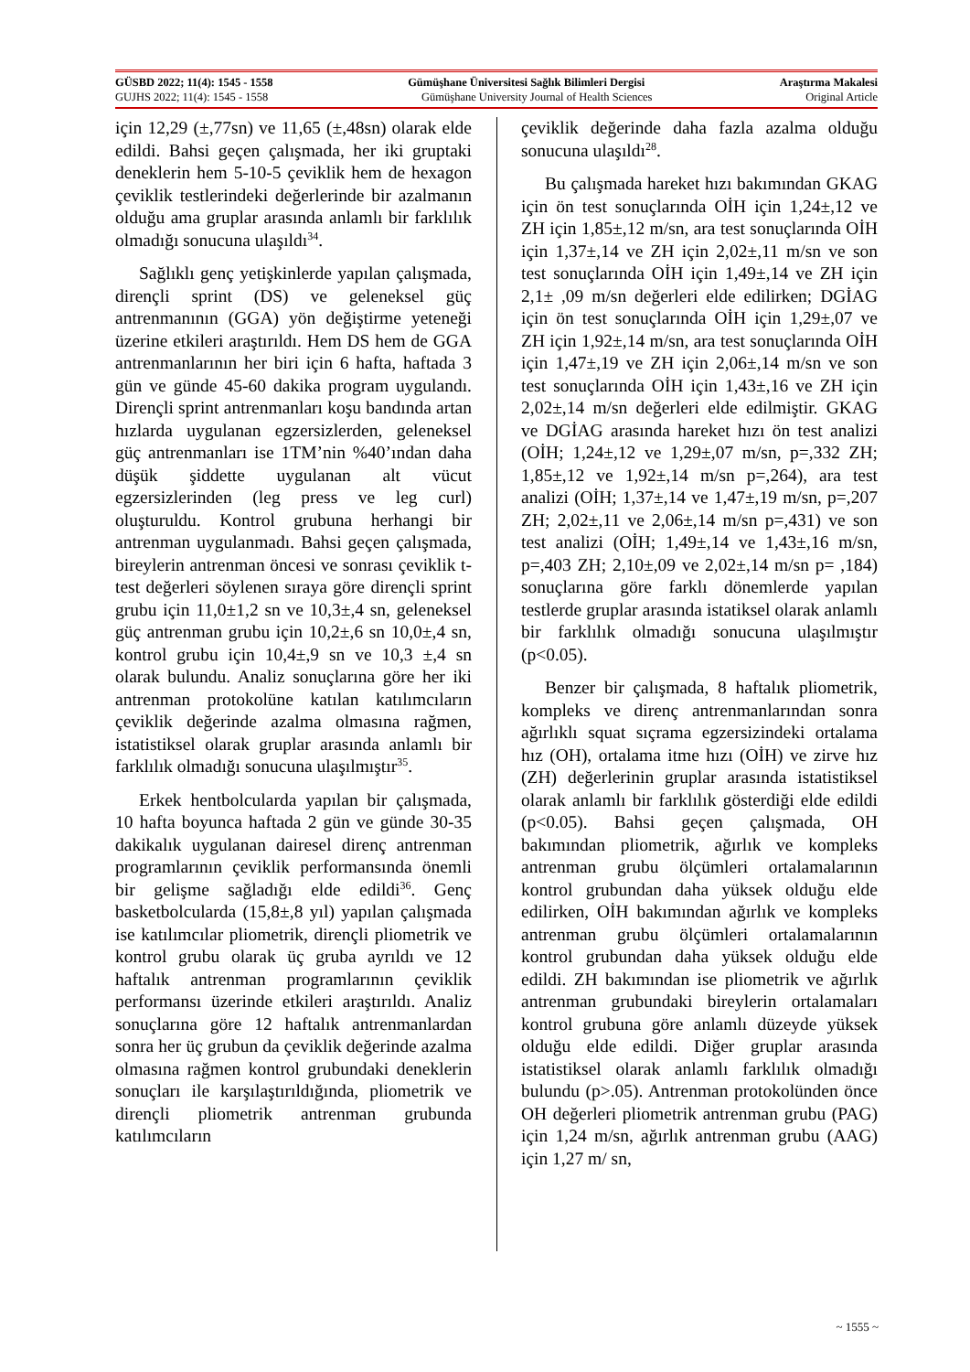GÜSBD 2022; 11(4): 1545 - 1558 Gümüşhane Üniversitesi Sağlık Bilimleri Dergisi Araştırma Makalesi
GUJHS 2022; 11(4): 1545 - 1558 Gümüşhane University Journal of Health Sciences Original Article
için 12,29 (±,77sn) ve 11,65 (±,48sn) olarak elde edildi. Bahsi geçen çalışmada, her iki gruptaki deneklerin hem 5-10-5 çeviklik hem de hexagon çeviklik testlerindeki değerlerinde bir azalmanın olduğu ama gruplar arasında anlamlı bir farklılık olmadığı sonucuna ulaşıldı<sup>34</sup>.
Sağlıklı genç yetişkinlerde yapılan çalışmada, dirençli sprint (DS) ve geleneksel güç antrenmanının (GGA) yön değiştirme yeteneği üzerine etkileri araştırıldı. Hem DS hem de GGA antrenmanlarının her biri için 6 hafta, haftada 3 gün ve günde 45-60 dakika program uygulandı. Dirençli sprint antrenmanları koşu bandında artan hızlarda uygulanan egzersizlerden, geleneksel güç antrenmanları ise 1TM’nin %40’ından daha düşük şiddette uygulanan alt vücut egzersizlerinden (leg press ve leg curl) oluşturuldu. Kontrol grubuna herhangi bir antrenman uygulanmadı. Bahsi geçen çalışmada, bireylerin antrenman öncesi ve sonrası çeviklik t-test değerleri söylenen sıraya göre dirençli sprint grubu için 11,0±1,2 sn ve 10,3±,4 sn, geleneksel güç antrenman grubu için 10,2±,6 sn 10,0±,4 sn, kontrol grubu için 10,4±,9 sn ve 10,3 ±,4 sn olarak bulundu. Analiz sonuçlarına göre her iki antrenman protokolüne katılan katılımcıların çeviklik değerinde azalma olmasına rağmen, istatistiksel olarak gruplar arasında anlamlı bir farklılık olmadığı sonucuna ulaşılmıştır<sup>35</sup>.
Erkek hentbolcularda yapılan bir çalışmada, 10 hafta boyunca haftada 2 gün ve günde 30-35 dakikalık uygulanan dairesel direnç antrenman programlarının çeviklik performansında önemli bir gelişme sağladığı elde edildi<sup>36</sup>. Genç basketbolcularda (15,8±,8 yıl) yapılan çalışmada ise katılımcılar pliometrik, dirençli pliometrik ve kontrol grubu olarak üç gruba ayrıldı ve 12 haftalık antrenman programlarının çeviklik performansı üzerinde etkileri araştırıldı. Analiz sonuçlarına göre 12 haftalık antrenmanlardan sonra her üç grubun da çeviklik değerinde azalma olmasına rağmen kontrol grubundaki deneklerin sonuçları ile karşılaştırıldığında, pliometrik ve dirençli pliometrik antrenman grubunda katılımcıların
çeviklik değerinde daha fazla azalma olduğu sonucuna ulaşıldı<sup>28</sup>.
Bu çalışmada hareket hızı bakımından GKAG için ön test sonuçlarında OİH için 1,24±,12 ve ZH için 1,85±,12 m/sn, ara test sonuçlarında OİH için 1,37±,14 ve ZH için 2,02±,11 m/sn ve son test sonuçlarında OİH için 1,49±,14 ve ZH için 2,1± ,09 m/sn değerleri elde edilirken; DGİAG için ön test sonuçlarında OİH için 1,29±,07 ve ZH için 1,92±,14 m/sn, ara test sonuçlarında OİH için 1,47±,19 ve ZH için 2,06±,14 m/sn ve son test sonuçlarında OİH için 1,43±,16 ve ZH için 2,02±,14 m/sn değerleri elde edilmiştir. GKAG ve DGİAG arasında hareket hızı ön test analizi (OİH; 1,24±,12 ve 1,29±,07 m/sn, p=,332 ZH; 1,85±,12 ve 1,92±,14 m/sn p=,264), ara test analizi (OİH; 1,37±,14 ve 1,47±,19 m/sn, p=,207 ZH; 2,02±,11 ve 2,06±,14 m/sn p=,431) ve son test analizi (OİH; 1,49±,14 ve 1,43±,16 m/sn, p=,403 ZH; 2,10±,09 ve 2,02±,14 m/sn p= ,184) sonuçlarına göre farklı dönemlerde yapılan testlerde gruplar arasında istatiksel olarak anlamlı bir farklılık olmadığı sonucuna ulaşılmıştır (p<0.05).
Benzer bir çalışmada, 8 haftalık pliometrik, kompleks ve direnç antrenmanlarından sonra ağırlıklı squat sıçrama egzersizindeki ortalama hız (OH), ortalama itme hızı (OİH) ve zirve hız (ZH) değerlerinin gruplar arasında istatistiksel olarak anlamlı bir farklılık gösterdiği elde edildi (p<0.05). Bahsi geçen çalışmada, OH bakımından pliometrik, ağırlık ve kompleks antrenman grubu ölçümleri ortalamalarının kontrol grubundan daha yüksek olduğu elde edilirken, OİH bakımından ağırlık ve kompleks antrenman grubu ölçümleri ortalamalarının kontrol grubundan daha yüksek olduğu elde edildi. ZH bakımından ise pliometrik ve ağırlık antrenman grubundaki bireylerin ortalamaları kontrol grubuna göre anlamlı düzeyde yüksek olduğu elde edildi. Diğer gruplar arasında istatistiksel olarak anlamlı farklılık olmadığı bulundu (p>.05). Antrenman protokolünden önce OH değerleri pliometrik antrenman grubu (PAG) için 1,24 m/sn, ağırlık antrenman grubu (AAG) için 1,27 m/ sn,
~ 1555 ~